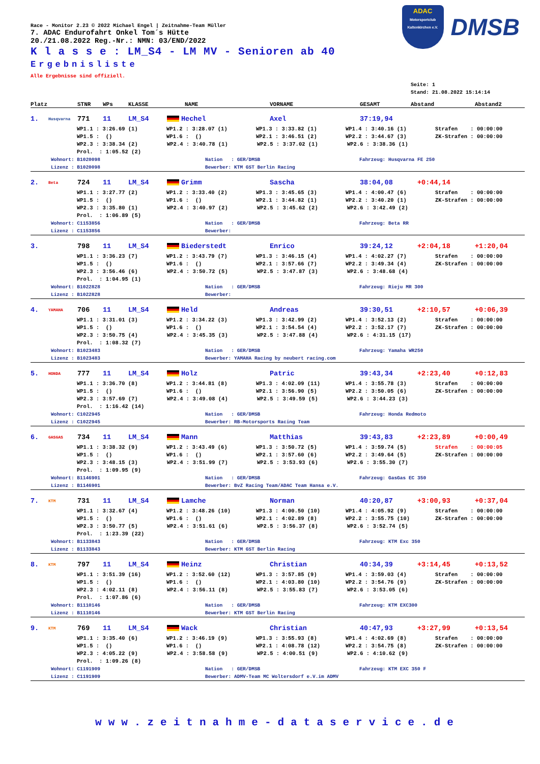ADAC
Motorsportclub Kaltenkirchen e.V.
DMSB
Race - Monitor 2.23 © 2022 Michael Engel | Zeitnahme-Team Müller
7. ADAC Endurofahrt Onkel Tom´s Hütte
20./21.08.2022 Reg.-Nr.: NMN: 03/END/2022
K l a s s e : LM_S4 - LM MV - Senioren ab 40
Ergebnisliste
Alle Ergebnisse sind offiziell.
Seite: 1
Stand: 21.08.2022 15:14:14
Platz STNR WPs KLASSE NAME VORNAME GESAMT Abstand Abstand2
1. Husqvarna 771 11 LM_S4 Hechel Axel 37:19,94
WP1.1 : 3:26.69 (1) WP1.2 : 3:28.07 (1) WP1.3 : 3:33.82 (1) WP1.4 : 3:40.16 (1) Strafen : 00:00:00
WP1.5 : () WP1.6 : () WP2.1 : 3:46.51 (2) WP2.2 : 3:44.67 (3) ZK-Strafen : 00:00:00
WP2.3 : 3:38.34 (2) WP2.4 : 3:40.78 (1) WP2.5 : 3:37.02 (1) WP2.6 : 3:38.36 (1)
Prol. : 1:05.52 (2)
Wohnort: B1020098 Nation : GER/DMSB Fahrzeug: Husqvarna FE 250
Lizenz : B1020098 Bewerber: KTM GST Berlin Racing
2. Beta 724 11 LM_S4 Grimm Sascha 38:04,08 +0:44,14
WP1.1 : 3:27.77 (2) WP1.2 : 3:33.40 (2) WP1.3 : 3:45.65 (3) WP1.4 : 4:00.47 (6) Strafen : 00:00:00
WP1.5 : () WP1.6 : () WP2.1 : 3:44.82 (1) WP2.2 : 3:40.20 (1) ZK-Strafen : 00:00:00
WP2.3 : 3:35.80 (1) WP2.4 : 3:40.97 (2) WP2.5 : 3:45.62 (2) WP2.6 : 3:42.49 (2)
Prol. : 1:06.89 (5)
Wohnort: C1153856 Nation : GER/DMSB Fahrzeug: Beta RR
Lizenz : C1153856 Bewerber:
3. 798 11 LM_S4 Biederstedt Enrico 39:24,12 +2:04,18 +1:20,04
WP1.1 : 3:36.23 (7) WP1.2 : 3:43.79 (7) WP1.3 : 3:46.15 (4) WP1.4 : 4:02.27 (7) Strafen : 00:00:00
WP1.5 : () WP1.6 : () WP2.1 : 3:57.66 (7) WP2.2 : 3:49.34 (4) ZK-Strafen : 00:00:00
WP2.3 : 3:56.46 (6) WP2.4 : 3:50.72 (5) WP2.5 : 3:47.87 (3) WP2.6 : 3:48.68 (4)
Prol. : 1:04.95 (1)
Wohnort: B1022828 Nation : GER/DMSB Fahrzeug: Rieju MR 300
Lizenz : B1022828 Bewerber:
4. YAMAHA 706 11 LM_S4 Held Andreas 39:30,51 +2:10,57 +0:06,39
WP1.1 : 3:31.01 (3) WP1.2 : 3:34.22 (3) WP1.3 : 3:42.99 (2) WP1.4 : 3:52.13 (2) Strafen : 00:00:00
WP1.5 : () WP1.6 : () WP2.1 : 3:54.54 (4) WP2.2 : 3:52.17 (7) ZK-Strafen : 00:00:00
WP2.3 : 3:50.75 (4) WP2.4 : 3:45.35 (3) WP2.5 : 3:47.88 (4) WP2.6 : 4:31.15 (17)
Prol. : 1:08.32 (7)
Wohnort: B1023483 Nation : GER/DMSB Fahrzeug: Yamaha WR250
Lizenz : B1023483 Bewerber: YAMAHA Racing by neubert racing.com
5. HONDA 777 11 LM_S4 Holz Patric 39:43,34 +2:23,40 +0:12,83
WP1.1 : 3:36.70 (8) WP1.2 : 3:44.81 (8) WP1.3 : 4:02.09 (11) WP1.4 : 3:55.78 (3) Strafen : 00:00:00
WP1.5 : () WP1.6 : () WP2.1 : 3:56.90 (5) WP2.2 : 3:50.05 (6) ZK-Strafen : 00:00:00
WP2.3 : 3:57.69 (7) WP2.4 : 3:49.08 (4) WP2.5 : 3:49.59 (5) WP2.6 : 3:44.23 (3)
Prol. : 1:16.42 (14)
Wohnort: C1022945 Nation : GER/DMSB Fahrzeug: Honda Redmoto
Lizenz : C1022945 Bewerber: RB-Motorsports Racing Team
6. GASGAS 734 11 LM_S4 Mann Matthias 39:43,83 +2:23,89 +0:00,49
WP1.1 : 3:38.32 (9) WP1.2 : 3:43.49 (6) WP1.3 : 3:50.72 (5) WP1.4 : 3:59.74 (5) Strafen : 00:00:05
WP1.5 : () WP1.6 : () WP2.1 : 3:57.60 (6) WP2.2 : 3:49.64 (5) ZK-Strafen : 00:00:00
WP2.3 : 3:48.15 (3) WP2.4 : 3:51.99 (7) WP2.5 : 3:53.93 (6) WP2.6 : 3:55.30 (7)
Prol. : 1:09.95 (9)
Wohnort: B1146901 Nation : GER/DMSB Fahrzeug: GasGas EC 350
Lizenz : B1146901 Bewerber: BvZ Racing Team/ADAC Team Hansa e.V.
7. KTM 731 11 LM_S4 Lamche Norman 40:20,87 +3:00,93 +0:37,04
WP1.1 : 3:32.67 (4) WP1.2 : 3:48.26 (10) WP1.3 : 4:00.50 (10) WP1.4 : 4:05.92 (9) Strafen : 00:00:00
WP1.5 : () WP1.6 : () WP2.1 : 4:02.89 (8) WP2.2 : 3:55.75 (10) ZK-Strafen : 00:00:00
WP2.3 : 3:50.77 (5) WP2.4 : 3:51.61 (6) WP2.5 : 3:56.37 (8) WP2.6 : 3:52.74 (5)
Prol. : 1:23.39 (22)
Wohnort: B1133843 Nation : GER/DMSB Fahrzeug: KTM Exc 350
Lizenz : B1133843 Bewerber: KTM GST Berlin Racing
8. KTM 797 11 LM_S4 Heinz Christian 40:34,39 +3:14,45 +0:13,52
WP1.1 : 3:51.39 (16) WP1.2 : 3:52.60 (12) WP1.3 : 3:57.85 (9) WP1.4 : 3:59.03 (4) Strafen : 00:00:00
WP1.5 : () WP1.6 : () WP2.1 : 4:03.80 (10) WP2.2 : 3:54.76 (9) ZK-Strafen : 00:00:00
WP2.3 : 4:02.11 (8) WP2.4 : 3:56.11 (8) WP2.5 : 3:55.83 (7) WP2.6 : 3:53.05 (6)
Prol. : 1:07.86 (6)
Wohnort: B1110146 Nation : GER/DMSB Fahrzeug: KTM EXC300
Lizenz : B1110146 Bewerber: KTM GST Berlin Racing
9. KTM 769 11 LM_S4 Wack Christian 40:47,93 +3:27,99 +0:13,54
WP1.1 : 3:35.40 (6) WP1.2 : 3:46.19 (9) WP1.3 : 3:55.93 (8) WP1.4 : 4:02.69 (8) Strafen : 00:00:00
WP1.5 : () WP1.6 : () WP2.1 : 4:08.78 (12) WP2.2 : 3:54.75 (8) ZK-Strafen : 00:00:00
WP2.3 : 4:05.22 (9) WP2.4 : 3:58.58 (9) WP2.5 : 4:00.51 (9) WP2.6 : 4:10.62 (9)
Prol. : 1:09.26 (8)
Wohnort: C1191909 Nation : GER/DMSB Fahrzeug: KTM EXC 350 F
Lizenz : C1191909 Bewerber: ADMV-Team MC Woltersdorf e.V.im ADMV
www.zeitnahme-dataservice.de